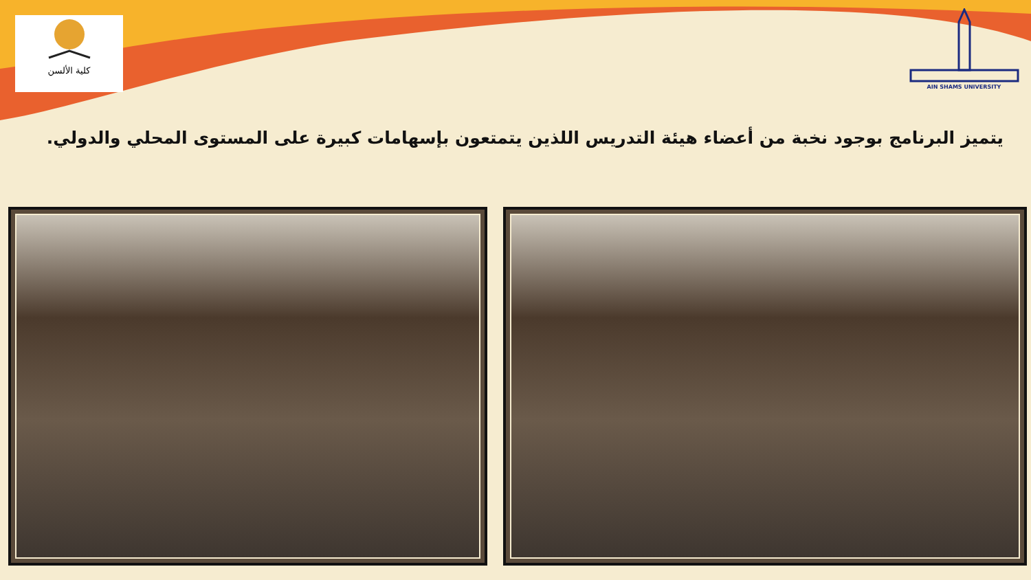كلية الألسن
AIN SHAMS UNIVERSITY
يتميز البرنامج بوجود نخبة من أعضاء هيئة التدريس اللذين يتمتعون بإسهامات كبيرة على المستوى المحلي والدولي.